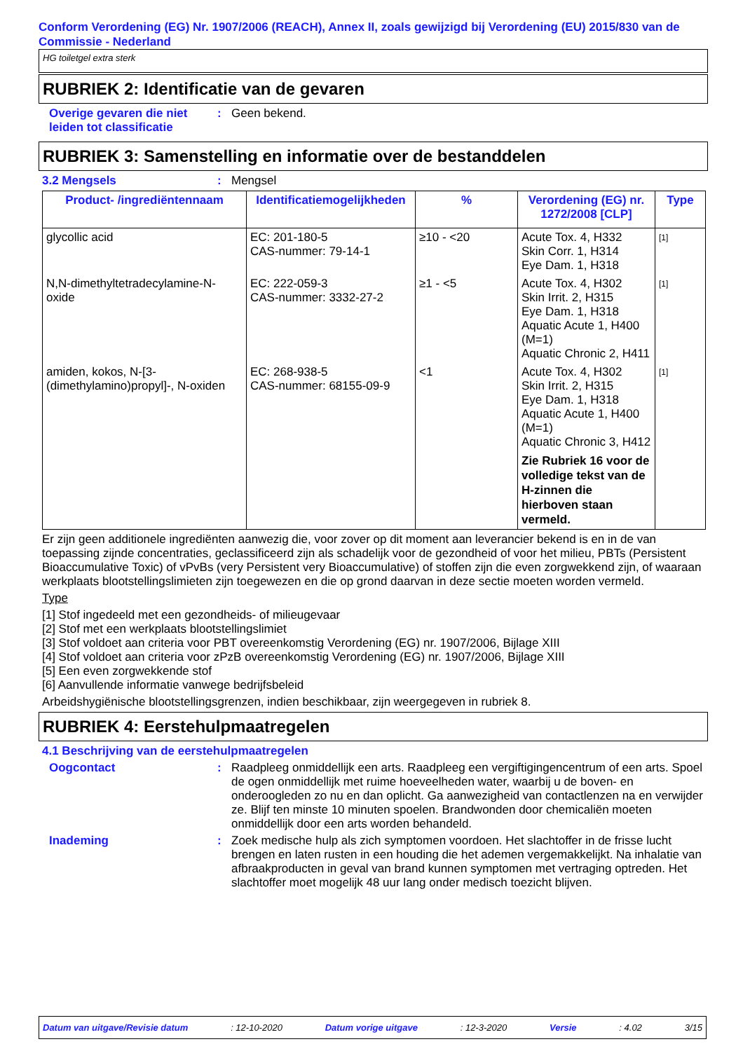Conform Verordening (EG) Nr. 1907/2006 (REACH), Annex II, zoals gewijzigd bij Verordening (EU) 2015/830 van de Commissie - Nederland
HG toiletgel extra sterk
RUBRIEK 2: Identificatie van de gevaren
Overige gevaren die niet leiden tot classificatie
: Geen bekend.
RUBRIEK 3: Samenstelling en informatie over de bestanddelen
3.2 Mengsels : Mengsel
| Product- /ingrediëntennaam | Identificatiemogelijkheden | % | Verordening (EG) nr. 1272/2008 [CLP] | Type |
| --- | --- | --- | --- | --- |
| glycollic acid | EC: 201-180-5 CAS-nummer: 79-14-1 | ≥10 - <20 | Acute Tox. 4, H332 Skin Corr. 1, H314 Eye Dam. 1, H318 | [1] |
| N,N-dimethyltetradecylamine-N-oxide | EC: 222-059-3 CAS-nummer: 3332-27-2 | ≥1 - <5 | Acute Tox. 4, H302 Skin Irrit. 2, H315 Eye Dam. 1, H318 Aquatic Acute 1, H400 (M=1) Aquatic Chronic 2, H411 | [1] |
| amiden, kokos, N-[3-(dimethylamino)propyl]-, N-oxiden | EC: 268-938-5 CAS-nummer: 68155-09-9 | <1 | Acute Tox. 4, H302 Skin Irrit. 2, H315 Eye Dam. 1, H318 Aquatic Acute 1, H400 (M=1) Aquatic Chronic 3, H412 Zie Rubriek 16 voor de volledige tekst van de H-zinnen die hierboven staan vermeld. | [1] |
Er zijn geen additionele ingrediënten aanwezig die, voor zover op dit moment aan leverancier bekend is en in de van toepassing zijnde concentraties, geclassificeerd zijn als schadelijk voor de gezondheid of voor het milieu, PBTs (Persistent Bioaccumulative Toxic) of vPvBs (very Persistent very Bioaccumulative) of stoffen zijn die even zorgwekkend zijn, of waaraan werkplaats blootstellingslimieten zijn toegewezen en die op grond daarvan in deze sectie moeten worden vermeld.
Type
[1] Stof ingedeeld met een gezondheids- of milieugevaar
[2] Stof met een werkplaats blootstellingslimiet
[3] Stof voldoet aan criteria voor PBT overeenkomstig Verordening (EG) nr. 1907/2006, Bijlage XIII
[4] Stof voldoet aan criteria voor zPzB overeenkomstig Verordening (EG) nr. 1907/2006, Bijlage XIII
[5] Een even zorgwekkende stof
[6] Aanvullende informatie vanwege bedrijfsbeleid
Arbeidshygiënische blootstellingsgrenzen, indien beschikbaar, zijn weergegeven in rubriek 8.
RUBRIEK 4: Eerstehulpmaatregelen
4.1 Beschrijving van de eerstehulpmaatregelen
Oogcontact :
Raadpleeg onmiddellijk een arts. Raadpleeg een vergiftigingencentrum of een arts. Spoel de ogen onmiddellijk met ruime hoeveelheden water, waarbij u de boven- en onderoogleden zo nu en dan oplicht. Ga aanwezigheid van contactlenzen na en verwijder ze. Blijf ten minste 10 minuten spoelen. Brandwonden door chemicaliën moeten onmiddellijk door een arts worden behandeld.
Inademing :
Zoek medische hulp als zich symptomen voordoen. Het slachtoffer in de frisse lucht brengen en laten rusten in een houding die het ademen vergemakkelijkt. Na inhalatie van afbraakproducten in geval van brand kunnen symptomen met vertraging optreden. Het slachtoffer moet mogelijk 48 uur lang onder medisch toezicht blijven.
Datum van uitgave/Revisie datum : 12-10-2020 Datum vorige uitgave : 12-3-2020 Versie : 4.02 3/15